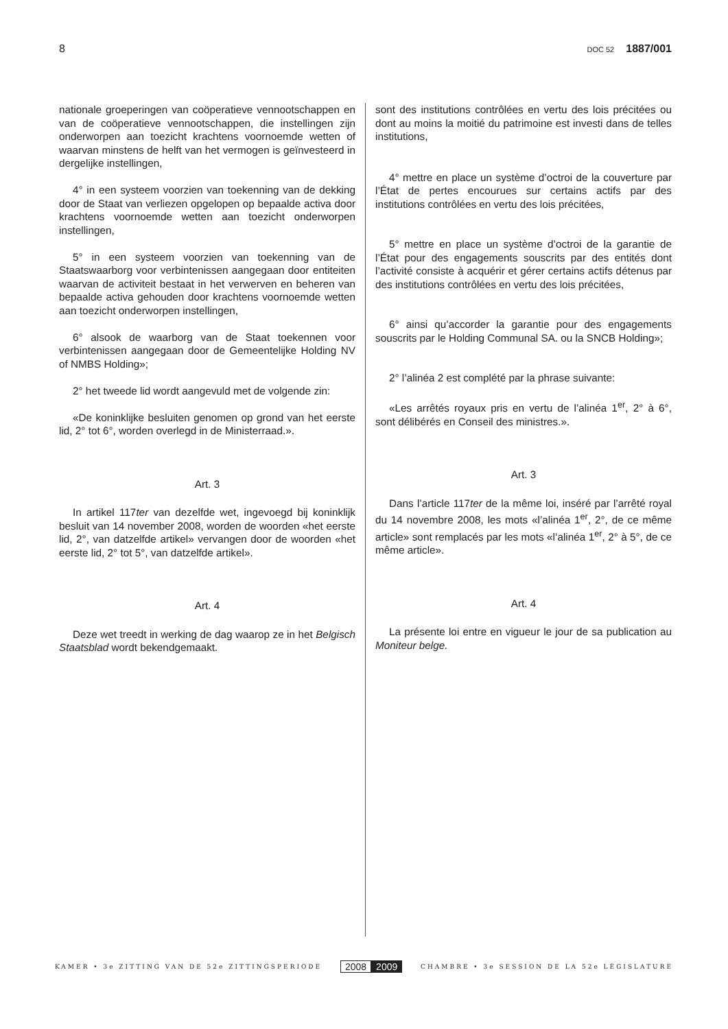8 DOC 52 1887/001
nationale groeperingen van coöperatieve vennootschappen en van de coöperatieve vennootschappen, die instellingen zijn onderworpen aan toezicht krachtens voornoemde wetten of waarvan minstens de helft van het vermogen is geïnvesteerd in dergelijke instellingen,
4° in een systeem voorzien van toekenning van de dekking door de Staat van verliezen opgelopen op bepaalde activa door krachtens voornoemde wetten aan toezicht onderworpen instellingen,
5° in een systeem voorzien van toekenning van de Staatswaarborg voor verbintenissen aangegaan door entiteiten waarvan de activiteit bestaat in het verwerven en beheren van bepaalde activa gehouden door krachtens voornoemde wetten aan toezicht onderworpen instellingen,
6° alsook de waarborg van de Staat toekennen voor verbintenissen aangegaan door de Gemeentelijke Holding NV of NMBS Holding»;
2° het tweede lid wordt aangevuld met de volgende zin:
«De koninklijke besluiten genomen op grond van het eerste lid, 2° tot 6°, worden overlegd in de Ministerraad.».
Art. 3
In artikel 117ter van dezelfde wet, ingevoegd bij koninklijk besluit van 14 november 2008, worden de woorden «het eerste lid, 2°, van datzelfde artikel» vervangen door de woorden «het eerste lid, 2° tot 5°, van datzelfde artikel».
Art. 4
Deze wet treedt in werking de dag waarop ze in het Belgisch Staatsblad wordt bekendgemaakt.
sont des institutions contrôlées en vertu des lois précitées ou dont au moins la moitié du patrimoine est investi dans de telles institutions,
4° mettre en place un système d’octroi de la couverture par l’État de pertes encourues sur certains actifs par des institutions contrôlées en vertu des lois précitées,
5° mettre en place un système d’octroi de la garantie de l’État pour des engagements souscrits par des entités dont l’activité consiste à acquérir et gérer certains actifs détenus par des institutions contrôlées en vertu des lois précitées,
6° ainsi qu’accorder la garantie pour des engagements souscrits par le Holding Communal SA. ou la SNCB Holding»;
2° l’alinéa 2 est complété par la phrase suivante:
«Les arrêtés royaux pris en vertu de l’alinéa 1<sup>er</sup>, 2° à 6°, sont délibérés en Conseil des ministres.».
Art. 3
Dans l’article 117ter de la même loi, inséré par l’arrêté royal du 14 novembre 2008, les mots «l’alinéa 1<sup>er</sup>, 2°, de ce même article» sont remplacés par les mots «l’alinéa 1<sup>er</sup>, 2° à 5°, de ce même article».
Art. 4
La présente loi entre en vigueur le jour de sa publication au Moniteur belge.
KAMER • 3e ZITTING VAN DE 52e ZITTINGSPERIODE 2008 2009 CHAMBRE • 3e SESSION DE LA 52e LÉGISLATURE